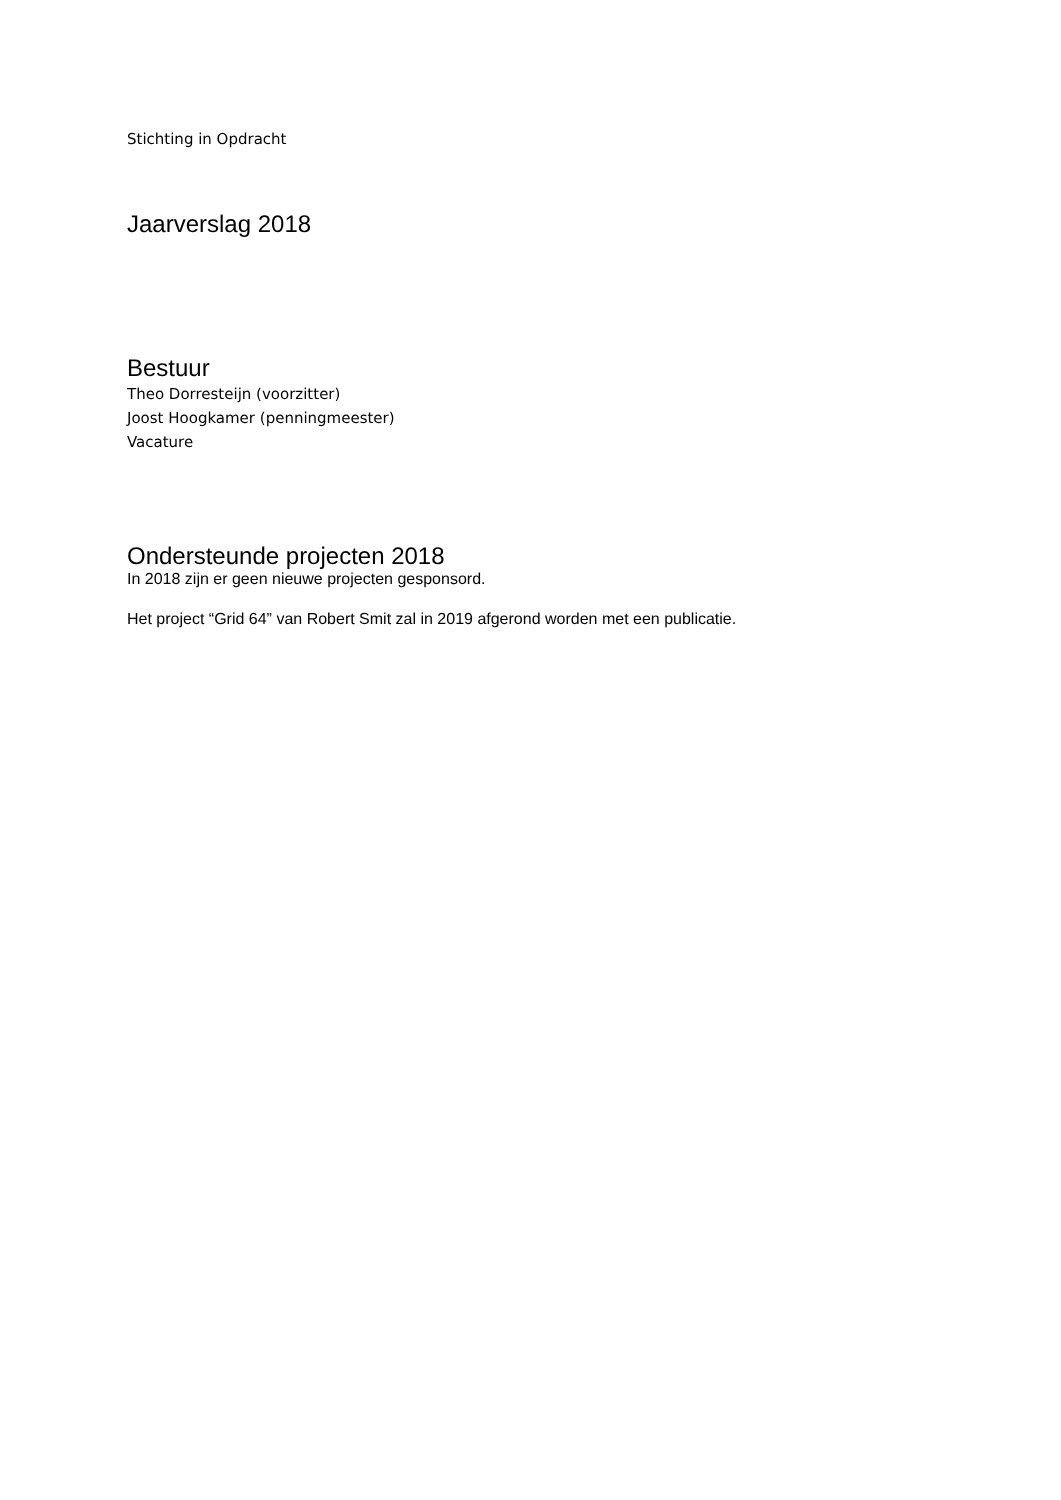Stichting in Opdracht
Jaarverslag 2018
Bestuur
Theo Dorresteijn (voorzitter)
Joost Hoogkamer (penningmeester)
Vacature
Ondersteunde projecten 2018
In 2018 zijn er geen nieuwe projecten gesponsord.
Het project “Grid 64” van Robert Smit zal in 2019 afgerond worden met een publicatie.